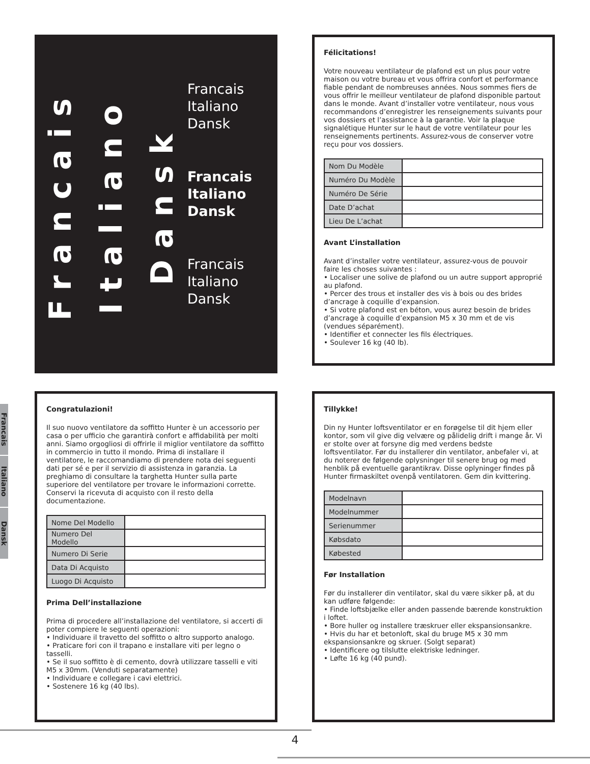Francais
Italiano
Dansk
Francais
Italiano
Dansk
Francais
Italiano
Dansk
Francais
Italiano
Dansk
Francais
Italiano
Dansk
Félicitations!
Votre nouveau ventilateur de plafond est un plus pour votre maison ou votre bureau et vous offrira confort et performance fiable pendant de nombreuses années. Nous sommes fiers de vous offrir le meilleur ventilateur de plafond disponible partout dans le monde. Avant d’installer votre ventilateur, nous vous recommandons d’enregistrer les renseignements suivants pour vos dossiers et l’assistance à la garantie. Voir la plaque signalétique Hunter sur le haut de votre ventilateur pour les renseignements pertinents. Assurez-vous de conserver votre reçu pour vos dossiers.
| Nom Du Modèle | |
| Numéro Du Modèle | |
| Numéro De Série | |
| Date D’achat | |
| Lieu De L’achat | |
Avant L’installation
Avant d’installer votre ventilateur, assurez-vous de pouvoir faire les choses suivantes :
• Localiser une solive de plafond ou un autre support approprié au plafond.
• Percer des trous et installer des vis à bois ou des brides d’ancrage à coquille d’expansion.
• Si votre plafond est en béton, vous aurez besoin de brides d’ancrage à coquille d’expansion M5 x 30 mm et de vis (vendues séparément).
• Identifier et connecter les fils électriques.
• Soulever 16 kg (40 lb).
Congratulazioni!
Il suo nuovo ventilatore da soffitto Hunter è un accessorio per casa o per ufficio che garantirà confort e affidabilità per molti anni. Siamo orgogliosi di offrirle il miglior ventilatore da soffitto in commercio in tutto il mondo. Prima di installare il ventilatore, le raccomandiamo di prendere nota dei seguenti dati per sé e per il servizio di assistenza in garanzia. La preghiamo di consultare la targhetta Hunter sulla parte superiore del ventilatore per trovare le informazioni corrette. Conservi la ricevuta di acquisto con il resto della documentazione.
| Nome Del Modello | |
| Numero Del Modello | |
| Numero Di Serie | |
| Data Di Acquisto | |
| Luogo Di Acquisto | |
Prima Dell’installazione
Prima di procedere all’installazione del ventilatore, si accerti di poter compiere le seguenti operazioni:
• Individuare il travetto del soffitto o altro supporto analogo.
• Praticare fori con il trapano e installare viti per legno o tasselli.
• Se il suo soffitto è di cemento, dovrà utilizzare tasselli e viti M5 x 30mm. (Venduti separatamente)
• Individuare e collegare i cavi elettrici.
• Sostenere 16 kg (40 lbs).
Tillykke!
Din ny Hunter loftsventilator er en forøgelse til dit hjem eller kontor, som vil give dig velvære og pålidelig drift i mange år. Vi er stolte over at forsyne dig med verdens bedste loftsventilator. Før du installerer din ventilator, anbefaler vi, at du noterer de følgende oplysninger til senere brug og med henblik på eventuelle garantikrav. Disse oplyninger findes på Hunter firmaskiltet ovenpå ventilatoren. Gem din kvittering.
| Modelnavn | |
| Modelnummer | |
| Serienummer | |
| Købsdato | |
| Købested | |
Før Installation
Før du installerer din ventilator, skal du være sikker på, at du kan udføre følgende:
• Finde loftsbjælke eller anden passende bærende konstruktion i loftet.
• Bore huller og installere træskruer eller ekspansionsankre.
• Hvis du har et betonloft, skal du bruge M5 x 30 mm ekspansionsankre og skruer. (Solgt separat)
• Identificere og tilslutte elektriske ledninger.
• Løfte 16 kg (40 pund).
4